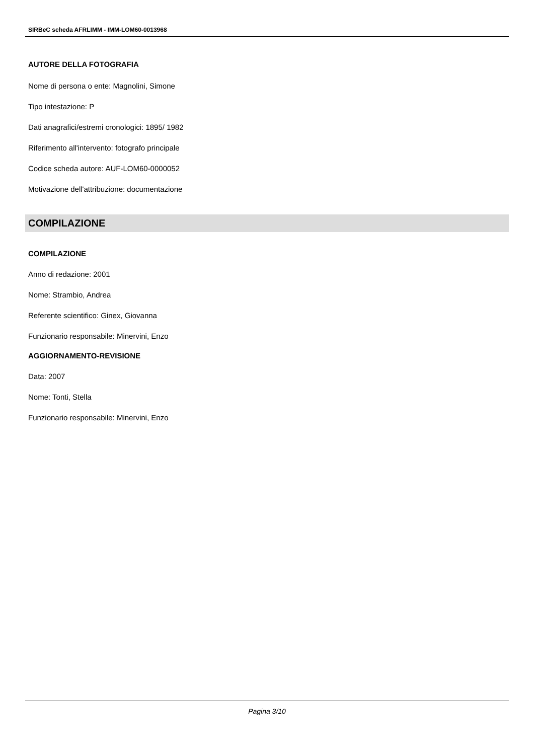SIRBeC scheda AFRLIMM - IMM-LOM60-0013968
AUTORE DELLA FOTOGRAFIA
Nome di persona o ente: Magnolini, Simone
Tipo intestazione: P
Dati anagrafici/estremi cronologici: 1895/ 1982
Riferimento all'intervento: fotografo principale
Codice scheda autore: AUF-LOM60-0000052
Motivazione dell'attribuzione: documentazione
COMPILAZIONE
COMPILAZIONE
Anno di redazione: 2001
Nome: Strambio, Andrea
Referente scientifico: Ginex, Giovanna
Funzionario responsabile: Minervini, Enzo
AGGIORNAMENTO-REVISIONE
Data: 2007
Nome: Tonti, Stella
Funzionario responsabile: Minervini, Enzo
Pagina 3/10